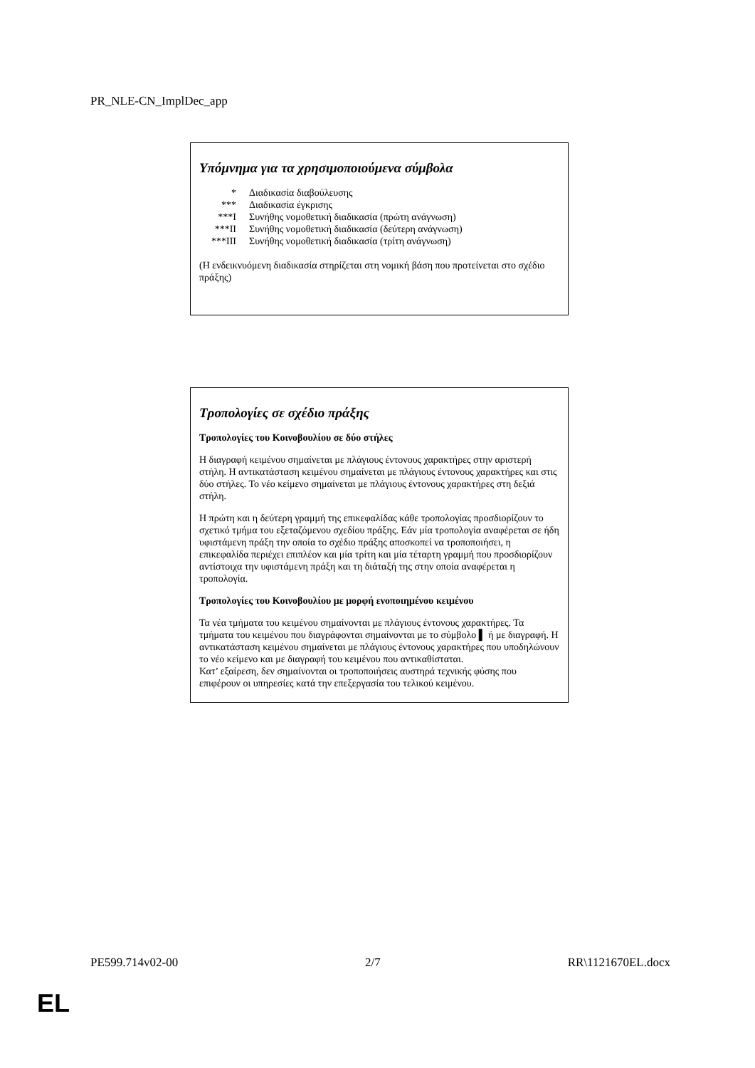PR_NLE-CN_ImplDec_app
Υπόμνημα για τα χρησιμοποιούμενα σύμβολα
* Διαδικασία διαβούλευσης
*** Διαδικασία έγκρισης
***I Συνήθης νομοθετική διαδικασία (πρώτη ανάγνωση)
***II Συνήθης νομοθετική διαδικασία (δεύτερη ανάγνωση)
***III Συνήθης νομοθετική διαδικασία (τρίτη ανάγνωση)
(Η ενδεικνυόμενη διαδικασία στηρίζεται στη νομική βάση που προτείνεται στο σχέδιο πράξης)
Τροπολογίες σε σχέδιο πράξης
Τροπολογίες του Κοινοβουλίου σε δύο στήλες
Η διαγραφή κειμένου σημαίνεται με πλάγιους έντονους χαρακτήρες στην αριστερή στήλη. Η αντικατάσταση κειμένου σημαίνεται με πλάγιους έντονους χαρακτήρες και στις δύο στήλες. Το νέο κείμενο σημαίνεται με πλάγιους έντονους χαρακτήρες στη δεξιά στήλη.
Η πρώτη και η δεύτερη γραμμή της επικεφαλίδας κάθε τροπολογίας προσδιορίζουν το σχετικό τμήμα του εξεταζόμενου σχεδίου πράξης. Εάν μία τροπολογία αναφέρεται σε ήδη υφιστάμενη πράξη την οποία το σχέδιο πράξης αποσκοπεί να τροποποιήσει, η επικεφαλίδα περιέχει επιπλέον και μία τρίτη και μία τέταρτη γραμμή που προσδιορίζουν αντίστοιχα την υφιστάμενη πράξη και τη διάταξή της στην οποία αναφέρεται η τροπολογία.
Τροπολογίες του Κοινοβουλίου με μορφή ενοποιημένου κειμένου
Τα νέα τμήματα του κειμένου σημαίνονται με πλάγιους έντονους χαρακτήρες. Τα τμήματα του κειμένου που διαγράφονται σημαίνονται με το σύμβολο ▌ ή με διαγραφή. Η αντικατάσταση κειμένου σημαίνεται με πλάγιους έντονους χαρακτήρες που υποδηλώνουν το νέο κείμενο και με διαγραφή του κειμένου που αντικαθίσταται.
Κατ’ εξαίρεση, δεν σημαίνονται οι τροποποιήσεις αυστηρά τεχνικής φύσης που επιφέρουν οι υπηρεσίες κατά την επεξεργασία του τελικού κειμένου.
PE599.714v02-00 2/7 RR\1121670EL.docx
EL